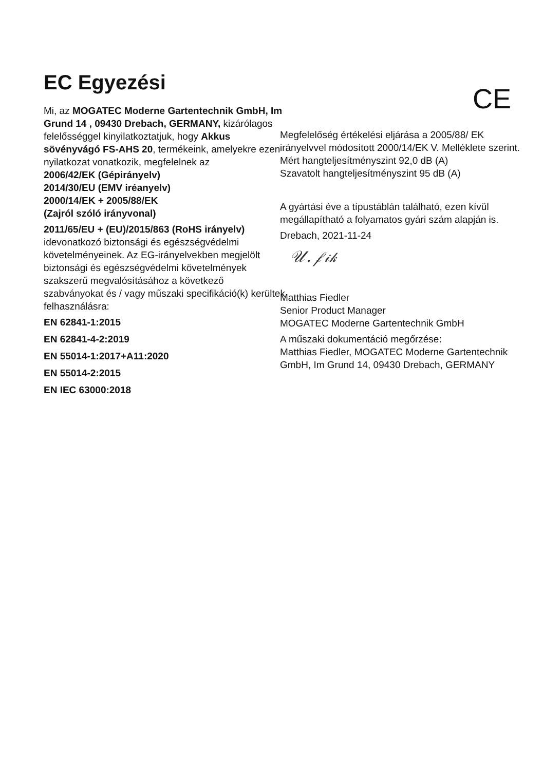EC Egyezési
Mi, az MOGATEC Moderne Gartentechnik GmbH, Im Grund 14 , 09430 Drebach, GERMANY, kizárólagos felelősséggel kinyilatkoztatjuk, hogy Akkus sövényvágó FS-AHS 20, termékeink, amelyekre ezen nyilatkozat vonatkozik, megfelelnek az
2006/42/EK (Gépirányelv)
2014/30/EU (EMV iréanyelv)
2000/14/EK + 2005/88/EK
(Zajról szóló irányvonal)
2011/65/EU + (EU)/2015/863 (RoHS irányelv)
idevonatkozó biztonsági és egészségvédelmi követelményeinek. Az EG-irányelvekben megjelölt biztonsági és egészségvédelmi követelmények szakszerű megvalósításához a következő szabványokat és / vagy műszaki specifikáció(k) kerültek felhasználásra:
EN 62841-1:2015
EN 62841-4-2:2019
EN 55014-1:2017+A11:2020
EN 55014-2:2015
EN IEC 63000:2018
CE
Megfelelőség értékelési eljárása a 2005/88/ EK irányelvvel módosított 2000/14/EK V. Melléklete szerint.
Mért hangteljesítményszint 92,0 dB (A)
Szavatolt hangteljesítményszint 95 dB (A)
A gyártási éve a típustáblán található, ezen kívül megállapítható a folyamatos gyári szám alapján is.
Drebach, 2021-11-24
𝒰. 𝒻𝒾𝓀
Matthias Fiedler
Senior Product Manager
MOGATEC Moderne Gartentechnik GmbH
A műszaki dokumentáció megőrzése:
Matthias Fiedler, MOGATEC Moderne Gartentechnik GmbH, Im Grund 14, 09430 Drebach, GERMANY